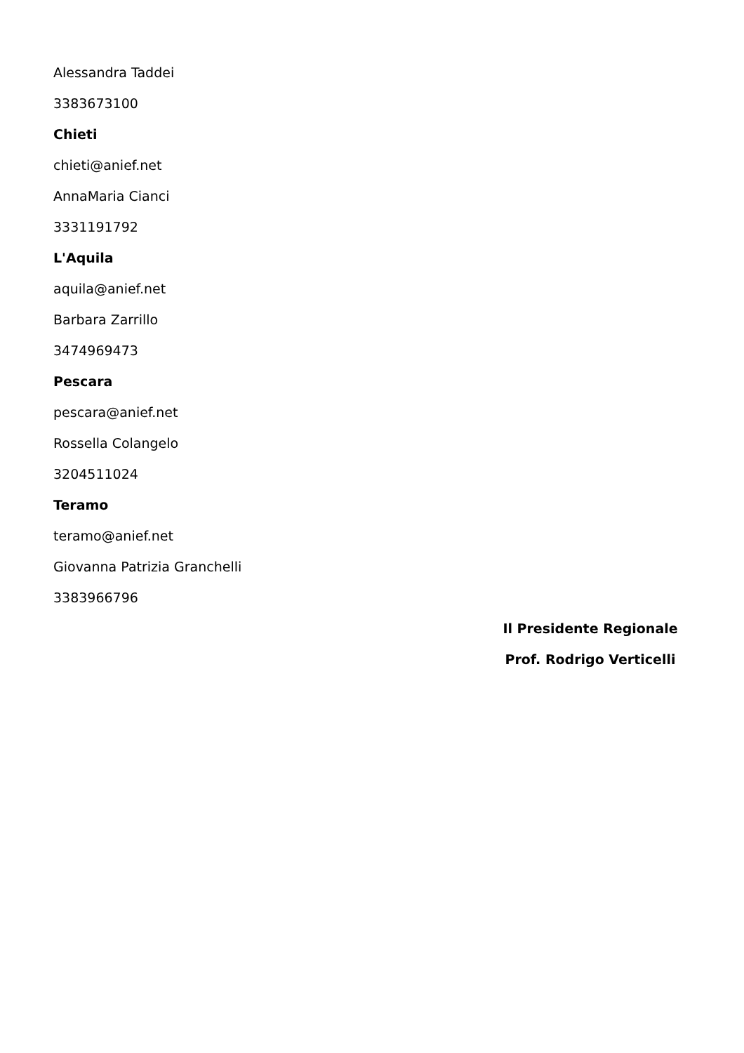Alessandra Taddei
3383673100
Chieti
chieti@anief.net
AnnaMaria Cianci
3331191792
L'Aquila
aquila@anief.net
Barbara Zarrillo
3474969473
Pescara
pescara@anief.net
Rossella Colangelo
3204511024
Teramo
teramo@anief.net
Giovanna Patrizia Granchelli
3383966796
Il Presidente Regionale
Prof. Rodrigo Verticelli